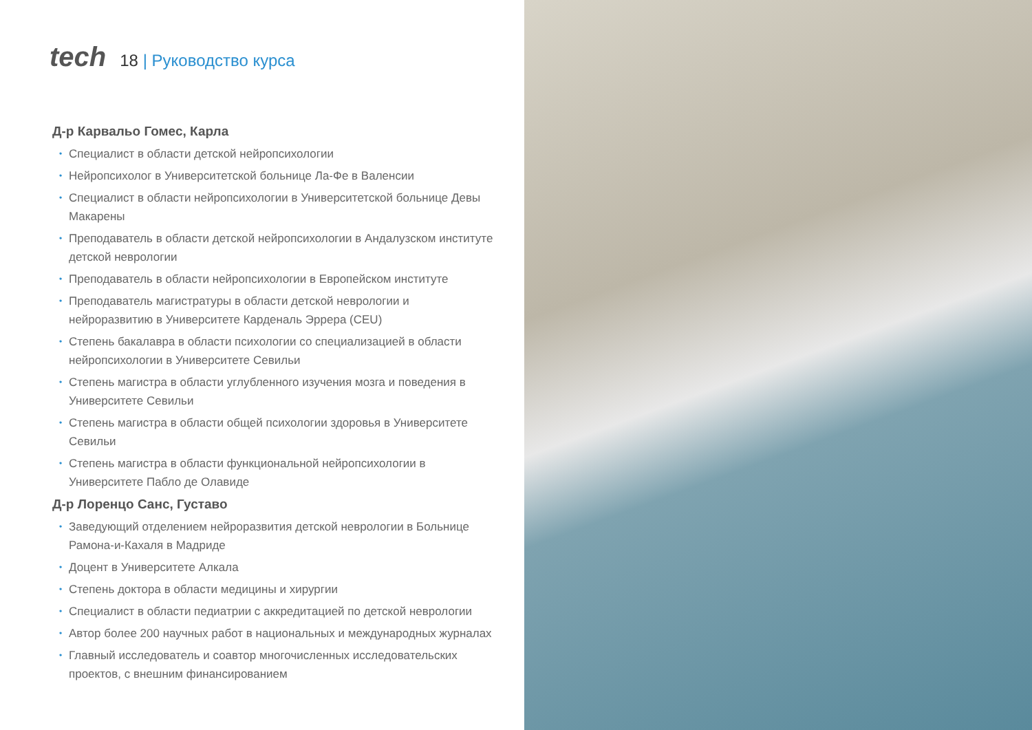tech
18 | Руководство курса
Д-р Карвальо Гомес, Карла
• Специалист в области детской нейропсихологии
• Нейропсихолог в Университетской больнице Ла-Фе в Валенсии
• Специалист в области нейропсихологии в Университетской больнице Девы Макарены
• Преподаватель в области детской нейропсихологии в Андалузском институте детской неврологии
• Преподаватель в области нейропсихологии в Европейском институте
• Преподаватель магистратуры в области детской неврологии и нейроразвитию в Университете Карденаль Эррера (CEU)
• Степень бакалавра в области психологии со специализацией в области нейропсихологии в Университете Севильи
• Степень магистра в области углубленного изучения мозга и поведения в Университете Севильи
• Степень магистра в области общей психологии здоровья в Университете Севильи
• Степень магистра в области функциональной нейропсихологии в Университете Пабло де Олавиде
Д-р Лоренцо Санс, Густаво
• Заведующий отделением нейроразвития детской неврологии в Больнице Рамона-и-Кахаля в Мадриде
• Доцент в Университете Алкала
• Степень доктора в области медицины и хирургии
• Специалист в области педиатрии с аккредитацией по детской неврологии
• Автор более 200 научных работ в национальных и международных журналах
• Главный исследователь и соавтор многочисленных исследовательских проектов, с внешним финансированием